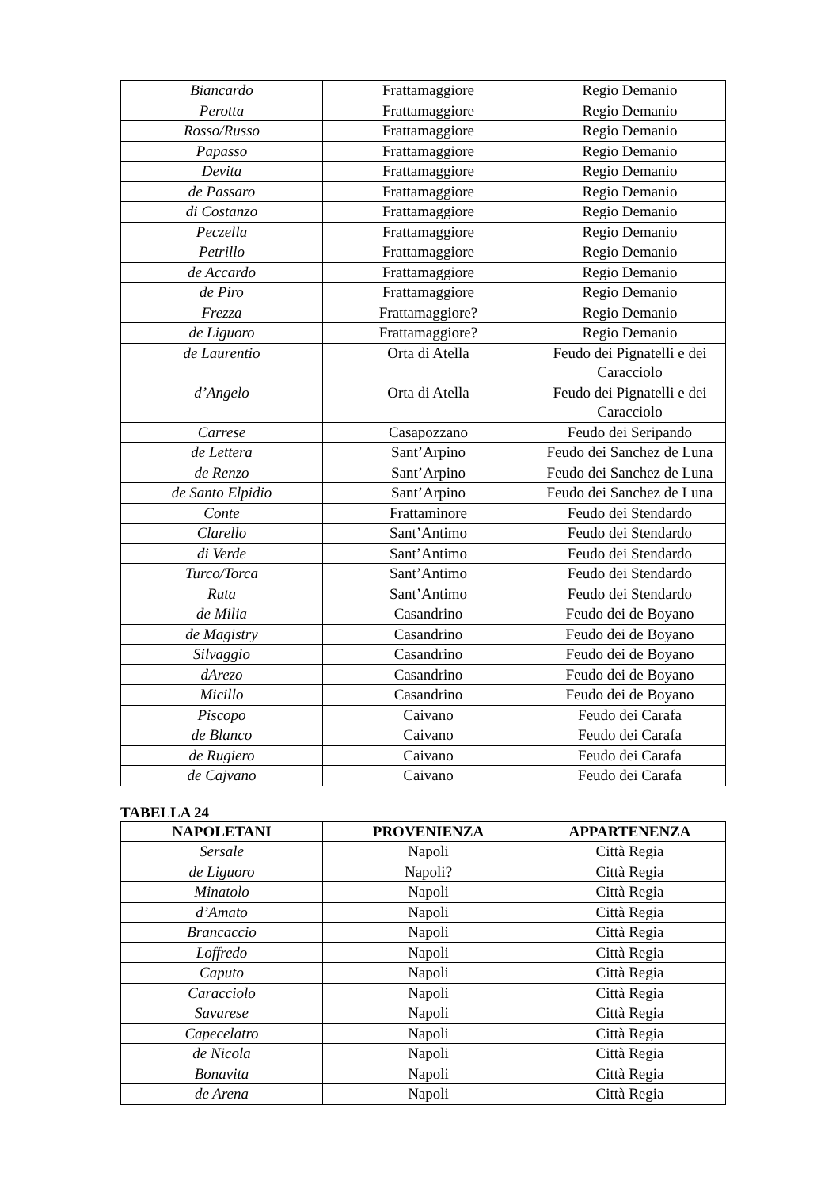| Biancardo | Frattamaggiore | Regio Demanio |
| Perotta | Frattamaggiore | Regio Demanio |
| Rosso/Russo | Frattamaggiore | Regio Demanio |
| Papasso | Frattamaggiore | Regio Demanio |
| Devita | Frattamaggiore | Regio Demanio |
| de Passaro | Frattamaggiore | Regio Demanio |
| di Costanzo | Frattamaggiore | Regio Demanio |
| Peczella | Frattamaggiore | Regio Demanio |
| Petrillo | Frattamaggiore | Regio Demanio |
| de Accardo | Frattamaggiore | Regio Demanio |
| de Piro | Frattamaggiore | Regio Demanio |
| Frezza | Frattamaggiore? | Regio Demanio |
| de Liguoro | Frattamaggiore? | Regio Demanio |
| de Laurentio | Orta di Atella | Feudo dei Pignatelli e dei Caracciolo |
| d’Angelo | Orta di Atella | Feudo dei Pignatelli e dei Caracciolo |
| Carrese | Casapozzano | Feudo dei Seripando |
| de Lettera | Sant’Arpino | Feudo dei Sanchez de Luna |
| de Renzo | Sant’Arpino | Feudo dei Sanchez de Luna |
| de Santo Elpidio | Sant’Arpino | Feudo dei Sanchez de Luna |
| Conte | Frattaminore | Feudo dei Stendardo |
| Clarello | Sant’Antimo | Feudo dei Stendardo |
| di Verde | Sant’Antimo | Feudo dei Stendardo |
| Turco/Torca | Sant’Antimo | Feudo dei Stendardo |
| Ruta | Sant’Antimo | Feudo dei Stendardo |
| de Milia | Casandrino | Feudo dei de Boyano |
| de Magistry | Casandrino | Feudo dei de Boyano |
| Silvaggio | Casandrino | Feudo dei de Boyano |
| dArezo | Casandrino | Feudo dei de Boyano |
| Micillo | Casandrino | Feudo dei de Boyano |
| Piscopo | Caivano | Feudo dei Carafa |
| de Blanco | Caivano | Feudo dei Carafa |
| de Rugiero | Caivano | Feudo dei Carafa |
| de Cajvano | Caivano | Feudo dei Carafa |
TABELLA 24
| NAPOLETANI | PROVENIENZA | APPARTENENZA |
| --- | --- | --- |
| Sersale | Napoli | Città Regia |
| de Liguoro | Napoli? | Città Regia |
| Minatolo | Napoli | Città Regia |
| d’Amato | Napoli | Città Regia |
| Brancaccio | Napoli | Città Regia |
| Loffredo | Napoli | Città Regia |
| Caputo | Napoli | Città Regia |
| Caracciolo | Napoli | Città Regia |
| Savarese | Napoli | Città Regia |
| Capecelatro | Napoli | Città Regia |
| de Nicola | Napoli | Città Regia |
| Bonavita | Napoli | Città Regia |
| de Arena | Napoli | Città Regia |